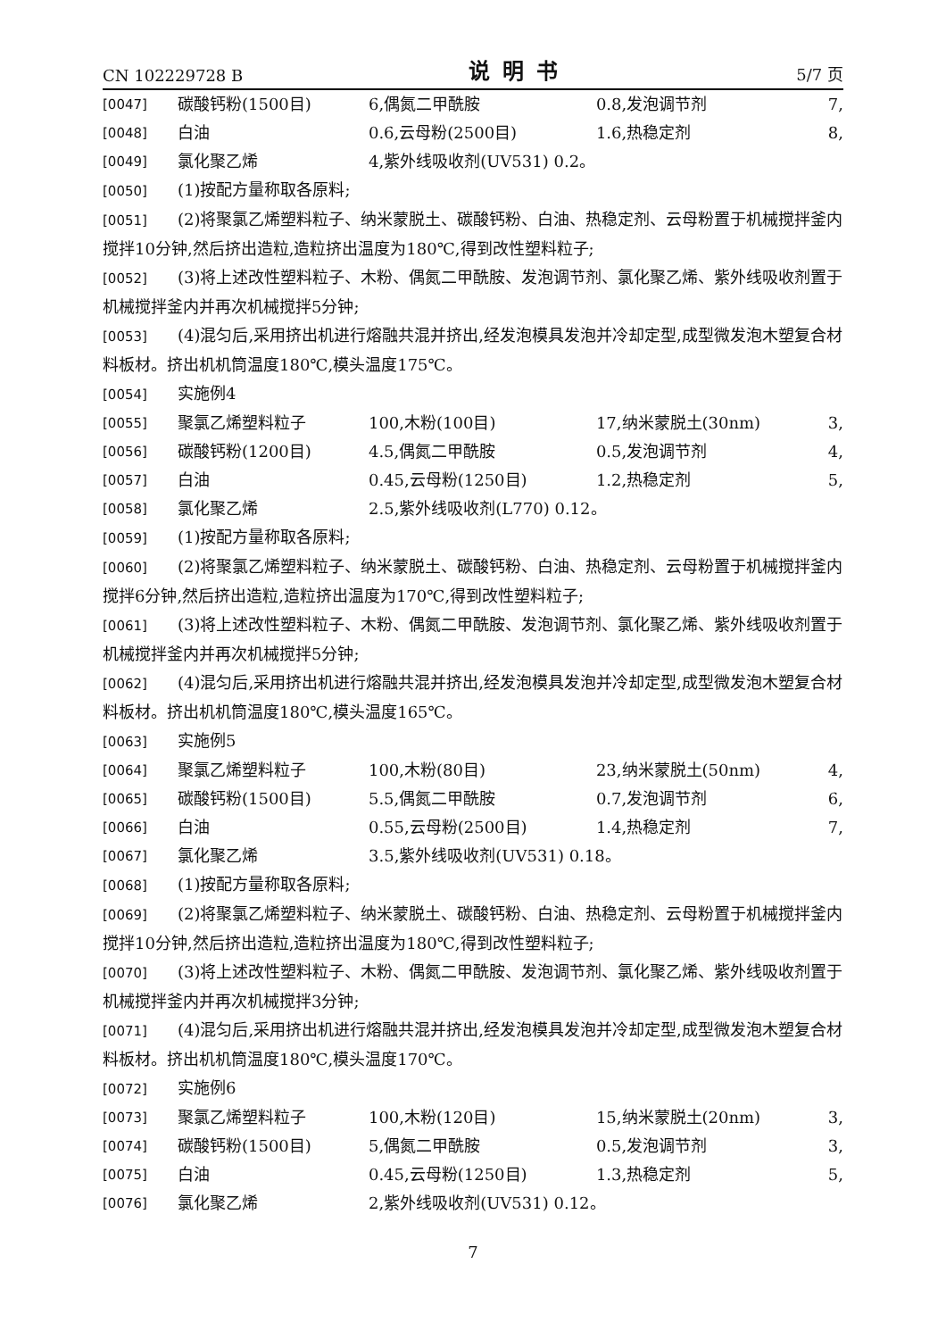CN 102229728 B 说明书 5/7 页
[0047] 碳酸钙粉(1500目) 6,偶氮二甲酰胺 0.8,发泡调节剂 7,
[0048] 白油 0.6,云母粉(2500目) 1.6,热稳定剂 8,
[0049] 氯化聚乙烯 4,紫外线吸收剂(UV531) 0.2。
[0050] (1)按配方量称取各原料;
[0051] (2)将聚氯乙烯塑料粒子、纳米蒙脱土、碳酸钙粉、白油、热稳定剂、云母粉置于机械搅拌釜内搅拌10分钟,然后挤出造粒,造粒挤出温度为180℃,得到改性塑料粒子;
[0052] (3)将上述改性塑料粒子、木粉、偶氮二甲酰胺、发泡调节剂、氯化聚乙烯、紫外线吸收剂置于机械搅拌釜内并再次机械搅拌5分钟;
[0053] (4)混匀后,采用挤出机进行熔融共混并挤出,经发泡模具发泡并冷却定型,成型微发泡木塑复合材料板材。挤出机机筒温度180℃,模头温度175℃。
[0054] 实施例4
[0055] 聚氯乙烯塑料粒子 100,木粉(100目) 17,纳米蒙脱土(30nm) 3,
[0056] 碳酸钙粉(1200目) 4.5,偶氮二甲酰胺 0.5,发泡调节剂 4,
[0057] 白油 0.45,云母粉(1250目) 1.2,热稳定剂 5,
[0058] 氯化聚乙烯 2.5,紫外线吸收剂(L770) 0.12。
[0059] (1)按配方量称取各原料;
[0060] (2)将聚氯乙烯塑料粒子、纳米蒙脱土、碳酸钙粉、白油、热稳定剂、云母粉置于机械搅拌釜内搅拌6分钟,然后挤出造粒,造粒挤出温度为170℃,得到改性塑料粒子;
[0061] (3)将上述改性塑料粒子、木粉、偶氮二甲酰胺、发泡调节剂、氯化聚乙烯、紫外线吸收剂置于机械搅拌釜内并再次机械搅拌5分钟;
[0062] (4)混匀后,采用挤出机进行熔融共混并挤出,经发泡模具发泡并冷却定型,成型微发泡木塑复合材料板材。挤出机机筒温度180℃,模头温度165℃。
[0063] 实施例5
[0064] 聚氯乙烯塑料粒子 100,木粉(80目) 23,纳米蒙脱土(50nm) 4,
[0065] 碳酸钙粉(1500目) 5.5,偶氮二甲酰胺 0.7,发泡调节剂 6,
[0066] 白油 0.55,云母粉(2500目) 1.4,热稳定剂 7,
[0067] 氯化聚乙烯 3.5,紫外线吸收剂(UV531) 0.18。
[0068] (1)按配方量称取各原料;
[0069] (2)将聚氯乙烯塑料粒子、纳米蒙脱土、碳酸钙粉、白油、热稳定剂、云母粉置于机械搅拌釜内搅拌10分钟,然后挤出造粒,造粒挤出温度为180℃,得到改性塑料粒子;
[0070] (3)将上述改性塑料粒子、木粉、偶氮二甲酰胺、发泡调节剂、氯化聚乙烯、紫外线吸收剂置于机械搅拌釜内并再次机械搅拌3分钟;
[0071] (4)混匀后,采用挤出机进行熔融共混并挤出,经发泡模具发泡并冷却定型,成型微发泡木塑复合材料板材。挤出机机筒温度180℃,模头温度170℃。
[0072] 实施例6
[0073] 聚氯乙烯塑料粒子 100,木粉(120目) 15,纳米蒙脱土(20nm) 3,
[0074] 碳酸钙粉(1500目) 5,偶氮二甲酰胺 0.5,发泡调节剂 3,
[0075] 白油 0.45,云母粉(1250目) 1.3,热稳定剂 5,
[0076] 氯化聚乙烯 2,紫外线吸收剂(UV531) 0.12。
7